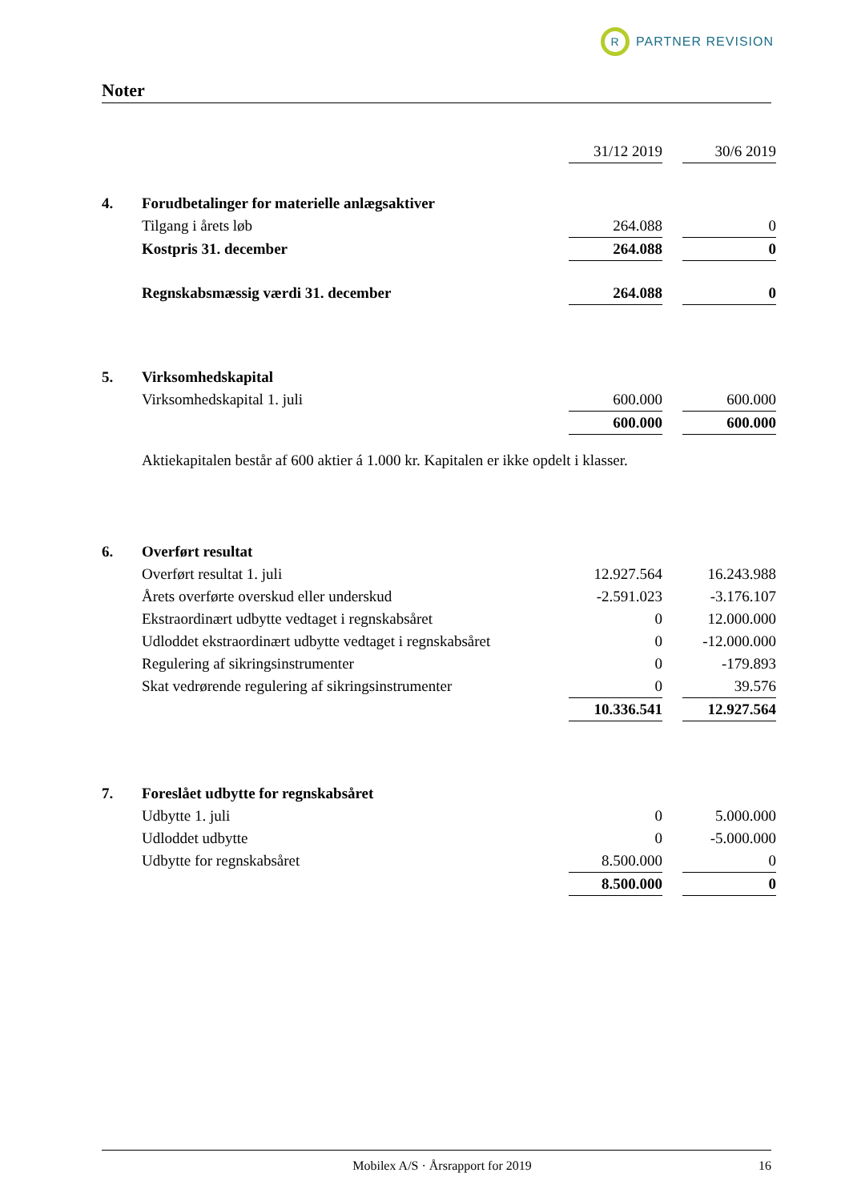R
PARTNER REVISION
Noter
| | | 31/12 2019 | | 30/6 2019 |
| 4. | Forudbetalinger for materielle anlægsaktiver | | | |
| | Tilgang i årets løb | 264.088 | | 0 |
| | Kostpris 31. december | 264.088 | | 0 |
| | Regnskabsmæssig værdi 31. december | 264.088 | | 0 |
| 5. | Virksomhedskapital | | | |
| | Virksomhedskapital 1. juli | 600.000 | | 600.000 |
| | | 600.000 | | 600.000 |
| | Aktiekapitalen består af 600 aktier á 1.000 kr. Kapitalen er ikke opdelt i klasser. | | | |
| 6. | Overført resultat | | | |
| | Overført resultat 1. juli | 12.927.564 | | 16.243.988 |
| | Årets overførte overskud eller underskud | -2.591.023 | | -3.176.107 |
| | Ekstraordinært udbytte vedtaget i regnskabsåret | 0 | | 12.000.000 |
| | Udloddet ekstraordinært udbytte vedtaget i regnskabsåret | 0 | | -12.000.000 |
| | Regulering af sikringsinstrumenter | 0 | | -179.893 |
| | Skat vedrørende regulering af sikringsinstrumenter | 0 | | 39.576 |
| | | 10.336.541 | | 12.927.564 |
| 7. | Foreslået udbytte for regnskabsåret | | | |
| | Udbytte 1. juli | 0 | | 5.000.000 |
| | Udloddet udbytte | 0 | | -5.000.000 |
| | Udbytte for regnskabsåret | 8.500.000 | | 0 |
| | | 8.500.000 | | 0 |
Mobilex A/S · Årsrapport for 2019 16